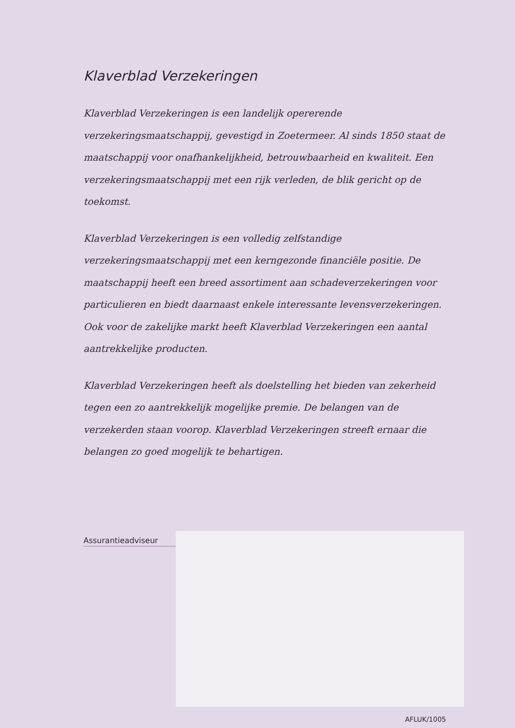Klaverblad Verzekeringen
Klaverblad Verzekeringen is een landelijk opererende verzekeringsmaatschappij, gevestigd in Zoetermeer. Al sinds 1850 staat de maatschappij voor onafhankelijkheid, betrouwbaarheid en kwaliteit. Een verzekeringsmaatschappij met een rijk verleden, de blik gericht op de toekomst.
Klaverblad Verzekeringen is een volledig zelfstandige verzekeringsmaatschappij met een kerngezonde financiële positie. De maatschappij heeft een breed assortiment aan schadeverzekeringen voor particulieren en biedt daarnaast enkele interessante levensverzekeringen. Ook voor de zakelijke markt heeft Klaverblad Verzekeringen een aantal aantrekkelijke producten.
Klaverblad Verzekeringen heeft als doelstelling het bieden van zekerheid tegen een zo aantrekkelijk mogelijke premie. De belangen van de verzekerden staan voorop. Klaverblad Verzekeringen streeft ernaar die belangen zo goed mogelijk te behartigen.
Assurantieadviseur
AFLUK/1005